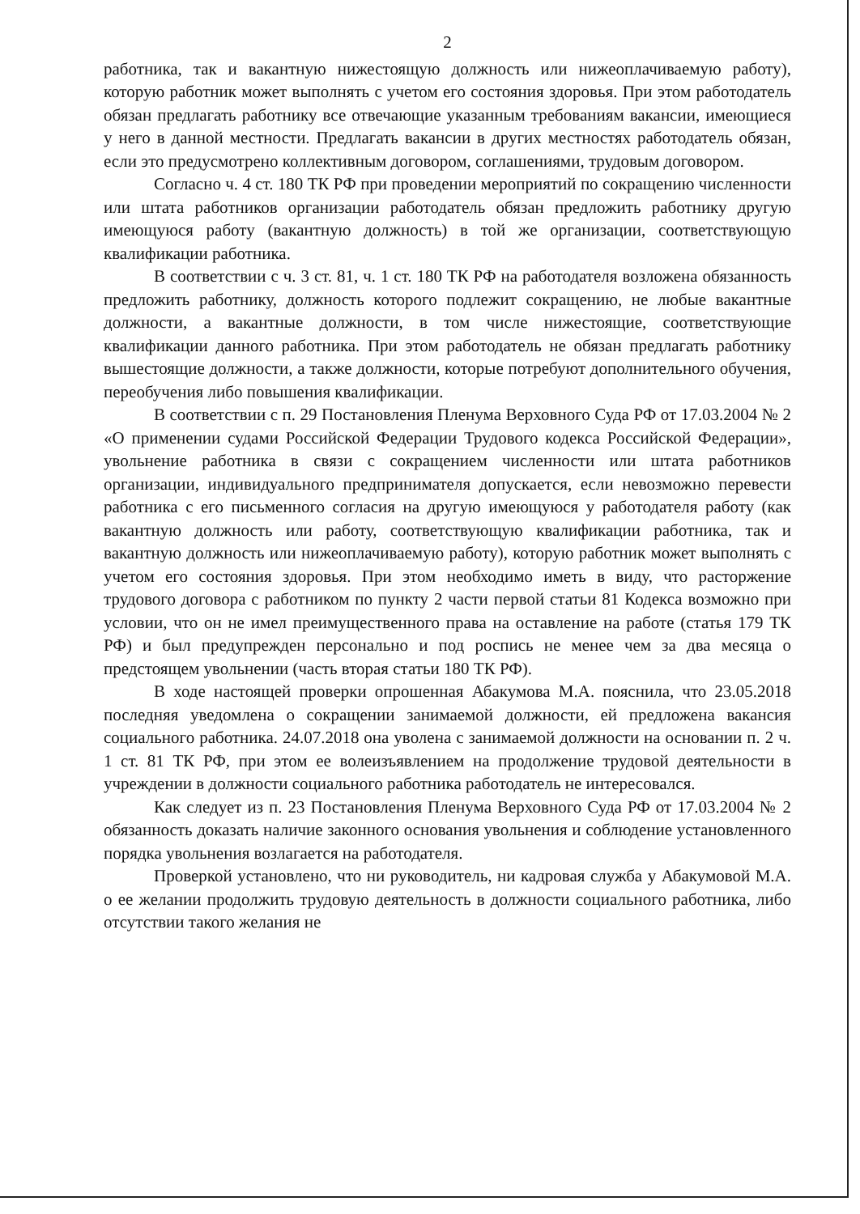2
работника, так и вакантную нижестоящую должность или нижеоплачиваемую работу), которую работник может выполнять с учетом его состояния здоровья. При этом работодатель обязан предлагать работнику все отвечающие указанным требованиям вакансии, имеющиеся у него в данной местности. Предлагать вакансии в других местностях работодатель обязан, если это предусмотрено коллективным договором, соглашениями, трудовым договором.
Согласно ч. 4 ст. 180 ТК РФ при проведении мероприятий по сокращению численности или штата работников организации работодатель обязан предложить работнику другую имеющуюся работу (вакантную должность) в той же организации, соответствующую квалификации работника.
В соответствии с ч. 3 ст. 81, ч. 1 ст. 180 ТК РФ на работодателя возложена обязанность предложить работнику, должность которого подлежит сокращению, не любые вакантные должности, а вакантные должности, в том числе нижестоящие, соответствующие квалификации данного работника. При этом работодатель не обязан предлагать работнику вышестоящие должности, а также должности, которые потребуют дополнительного обучения, переобучения либо повышения квалификации.
В соответствии с п. 29 Постановления Пленума Верховного Суда РФ от 17.03.2004 № 2 «О применении судами Российской Федерации Трудового кодекса Российской Федерации», увольнение работника в связи с сокращением численности или штата работников организации, индивидуального предпринимателя допускается, если невозможно перевести работника с его письменного согласия на другую имеющуюся у работодателя работу (как вакантную должность или работу, соответствующую квалификации работника, так и вакантную должность или нижеоплачиваемую работу), которую работник может выполнять с учетом его состояния здоровья. При этом необходимо иметь в виду, что расторжение трудового договора с работником по пункту 2 части первой статьи 81 Кодекса возможно при условии, что он не имел преимущественного права на оставление на работе (статья 179 ТК РФ) и был предупрежден персонально и под роспись не менее чем за два месяца о предстоящем увольнении (часть вторая статьи 180 ТК РФ).
В ходе настоящей проверки опрошенная Абакумова М.А. пояснила, что 23.05.2018 последняя уведомлена о сокращении занимаемой должности, ей предложена вакансия социального работника. 24.07.2018 она уволена с занимаемой должности на основании п. 2 ч. 1 ст. 81 ТК РФ, при этом ее волеизъявлением на продолжение трудовой деятельности в учреждении в должности социального работника работодатель не интересовался.
Как следует из п. 23 Постановления Пленума Верховного Суда РФ от 17.03.2004 № 2 обязанность доказать наличие законного основания увольнения и соблюдение установленного порядка увольнения возлагается на работодателя.
Проверкой установлено, что ни руководитель, ни кадровая служба у Абакумовой М.А. о ее желании продолжить трудовую деятельность в должности социального работника, либо отсутствии такого желания не